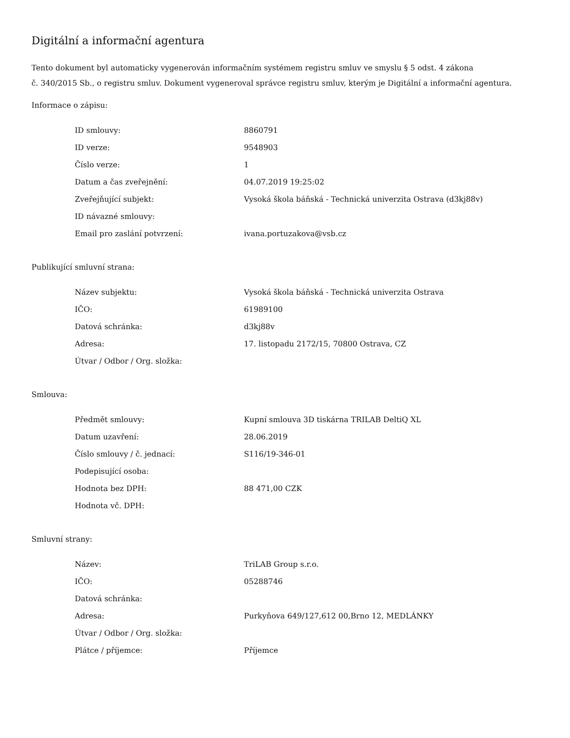Digitální a informační agentura
Tento dokument byl automaticky vygenerován informačním systémem registru smluv ve smyslu § 5 odst. 4 zákona
č. 340/2015 Sb., o registru smluv. Dokument vygeneroval správce registru smluv, kterým je Digitální a informační agentura.
Informace o zápisu:
| ID smlouvy: | 8860791 |
| ID verze: | 9548903 |
| Číslo verze: | 1 |
| Datum a čas zveřejnění: | 04.07.2019 19:25:02 |
| Zveřejňující subjekt: | Vysoká škola báňská - Technická univerzita Ostrava (d3kj88v) |
| ID návazné smlouvy: | |
| Email pro zaslání potvrzení: | ivana.portuzakova@vsb.cz |
Publikující smluvní strana:
| Název subjektu: | Vysoká škola báňská - Technická univerzita Ostrava |
| IČO: | 61989100 |
| Datová schránka: | d3kj88v |
| Adresa: | 17. listopadu 2172/15, 70800 Ostrava, CZ |
| Útvar / Odbor / Org. složka: | |
Smlouva:
| Předmět smlouvy: | Kupní smlouva 3D tiskárna TRILAB DeltiQ XL |
| Datum uzavření: | 28.06.2019 |
| Číslo smlouvy / č. jednací: | S116/19-346-01 |
| Podepisující osoba: | |
| Hodnota bez DPH: | 88 471,00 CZK |
| Hodnota vč. DPH: | |
Smluvní strany:
| Název: | TriLAB Group s.r.o. |
| IČO: | 05288746 |
| Datová schránka: | |
| Adresa: | Purkyňova 649/127,612 00,Brno 12, MEDLÁNKY |
| Útvar / Odbor / Org. složka: | |
| Plátce / příjemce: | Příjemce |